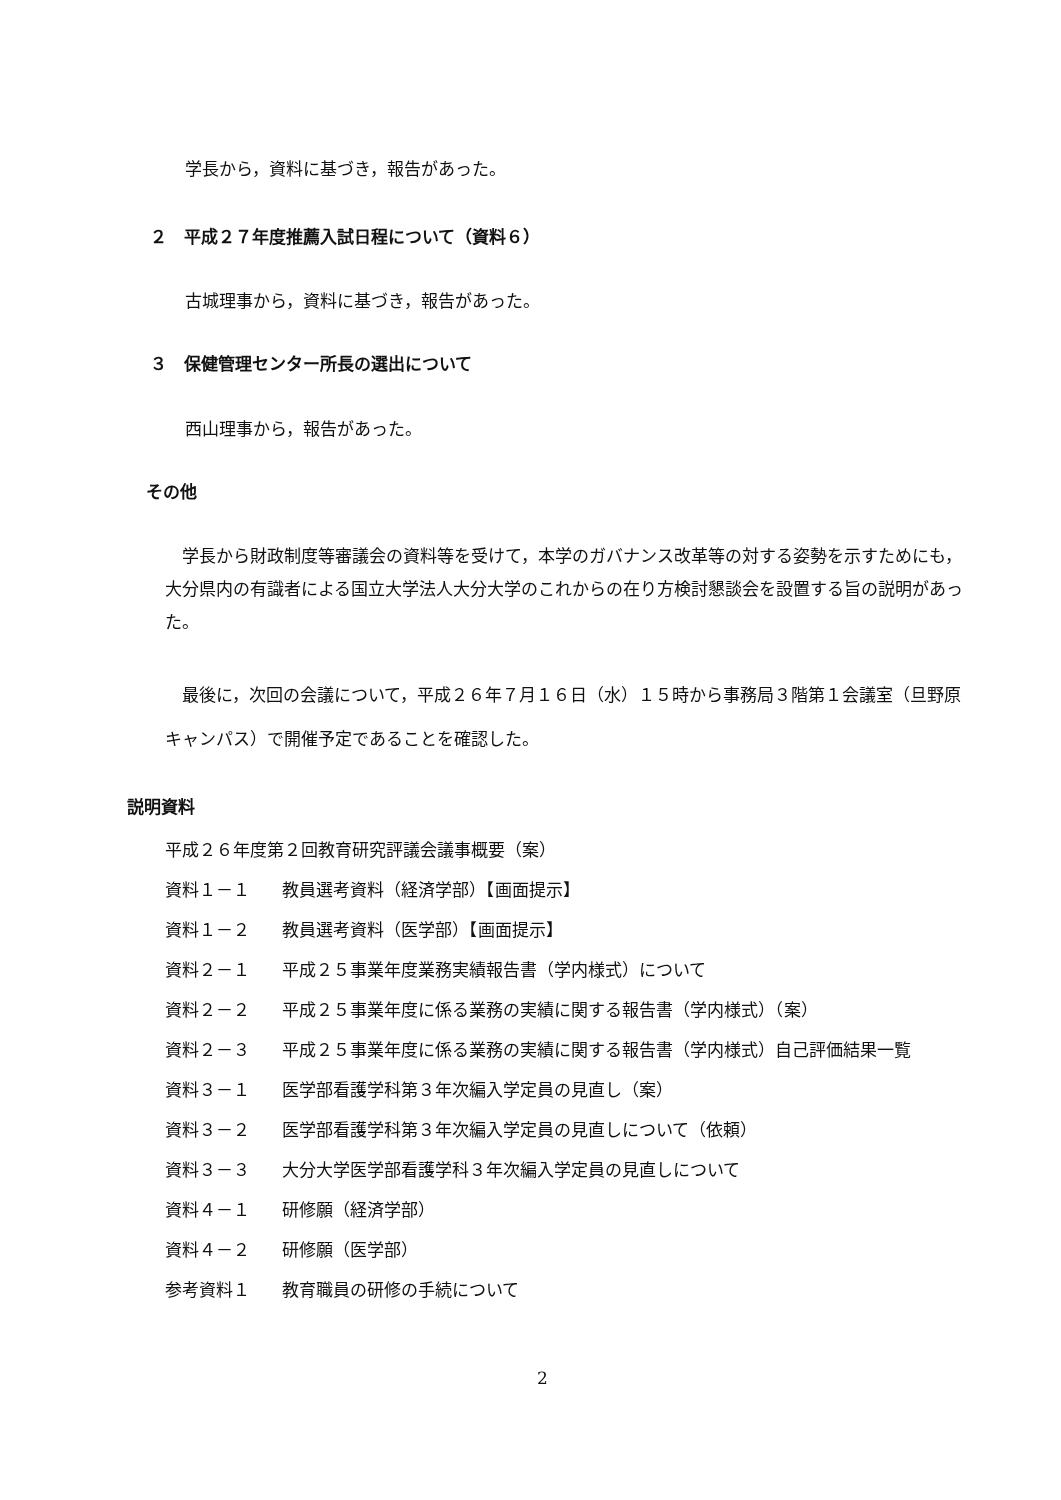学長から，資料に基づき，報告があった。
２　平成２７年度推薦入試日程について（資料６）
古城理事から，資料に基づき，報告があった。
３　保健管理センター所長の選出について
西山理事から，報告があった。
その他
　学長から財政制度等審議会の資料等を受けて，本学のガバナンス改革等の対する姿勢を示すためにも，大分県内の有識者による国立大学法人大分大学のこれからの在り方検討懇談会を設置する旨の説明があった。
　最後に，次回の会議について，平成２６年７月１６日（水）１５時から事務局３階第１会議室（旦野原キャンパス）で開催予定であることを確認した。
説明資料
平成２６年度第２回教育研究評議会議事概要（案）
資料１－１ 教員選考資料（経済学部）【画面提示】
資料１－２ 教員選考資料（医学部）【画面提示】
資料２－１ 平成２５事業年度業務実績報告書（学内様式）について
資料２－２ 平成２５事業年度に係る業務の実績に関する報告書（学内様式）（案）
資料２－３ 平成２５事業年度に係る業務の実績に関する報告書（学内様式）自己評価結果一覧
資料３－１ 医学部看護学科第３年次編入学定員の見直し（案）
資料３－２ 医学部看護学科第３年次編入学定員の見直しについて（依頼）
資料３－３ 大分大学医学部看護学科３年次編入学定員の見直しについて
資料４－１ 研修願（経済学部）
資料４－２ 研修願（医学部）
参考資料１ 教育職員の研修の手続について
2